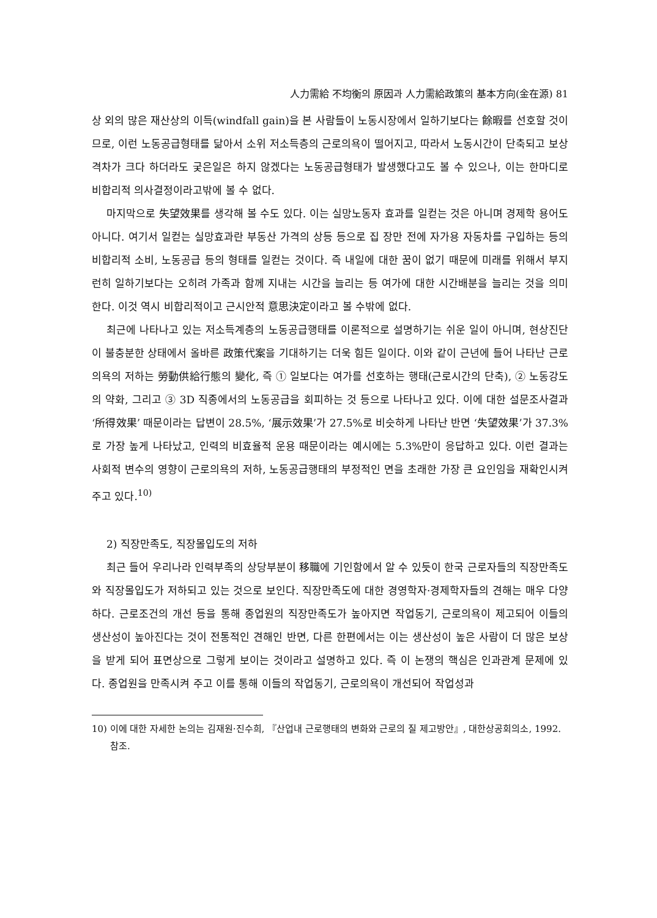人力需給 不均衡의 原因과 人力需給政策의 基本方向(金在源) 81
상 외의 많은 재산상의 이득(windfall gain)을 본 사람들이 노동시장에서 일하기보다는 餘暇를 선호할 것이므로, 이런 노동공급형태를 닮아서 소위 저소득층의 근로의욕이 떨어지고, 따라서 노동시간이 단축되고 보상격차가 크다 하더라도 궂은일은 하지 않겠다는 노동공급형태가 발생했다고도 볼 수 있으나, 이는 한마디로 비합리적 의사결정이라고밖에 볼 수 없다.
마지막으로 失望效果를 생각해 볼 수도 있다. 이는 실망노동자 효과를 일컫는 것은 아니며 경제학 용어도 아니다. 여기서 일컫는 실망효과란 부동산 가격의 상등 등으로 집 장만 전에 자가용 자동차를 구입하는 등의 비합리적 소비, 노동공급 등의 형태를 일컫는 것이다. 즉 내일에 대한 꿈이 없기 때문에 미래를 위해서 부지런히 일하기보다는 오히려 가족과 함께 지내는 시간을 늘리는 등 여가에 대한 시간배분을 늘리는 것을 의미한다. 이것 역시 비합리적이고 근시안적 意思決定이라고 볼 수밖에 없다.
최근에 나타나고 있는 저소득계층의 노동공급행태를 이론적으로 설명하기는 쉬운 일이 아니며, 현상진단이 불충분한 상태에서 올바른 政策代案을 기대하기는 더욱 힘든 일이다. 이와 같이 근년에 들어 나타난 근로의욕의 저하는 勞動供給行態의 變化, 즉 ① 일보다는 여가를 선호하는 행태(근로시간의 단축), ② 노동강도의 약화, 그리고 ③ 3D 직종에서의 노동공급을 회피하는 것 등으로 나타나고 있다. 이에 대한 설문조사결과 ‘所得效果’ 때문이라는 답변이 28.5%, ‘展示效果’가 27.5%로 비슷하게 나타난 반면 ‘失望效果’가 37.3%로 가장 높게 나타났고, 인력의 비효율적 운용 때문이라는 예시에는 5.3%만이 응답하고 있다. 이런 결과는 사회적 변수의 영향이 근로의욕의 저하, 노동공급행태의 부정적인 면을 초래한 가장 큰 요인임을 재확인시켜 주고 있다.<sup>10)</sup>
2) 직장만족도, 직장몰입도의 저하
최근 들어 우리나라 인력부족의 상당부분이 移職에 기인함에서 알 수 있듯이 한국 근로자들의 직장만족도와 직장몰입도가 저하되고 있는 것으로 보인다. 직장만족도에 대한 경영학자·경제학자들의 견해는 매우 다양하다. 근로조건의 개선 등을 통해 종업원의 직장만족도가 높아지면 작업동기, 근로의욕이 제고되어 이들의 생산성이 높아진다는 것이 전통적인 견해인 반면, 다른 한편에서는 이는 생산성이 높은 사람이 더 많은 보상을 받게 되어 표면상으로 그렇게 보이는 것이라고 설명하고 있다. 즉 이 논쟁의 핵심은 인과관계 문제에 있다. 종업원을 만족시켜 주고 이를 통해 이들의 작업동기, 근로의욕이 개선되어 작업성과
10) 이에 대한 자세한 논의는 김재원·진수희, 『산업내 근로행태의 변화와 근로의 질 제고방안』, 대한상공회의소, 1992. 참조.